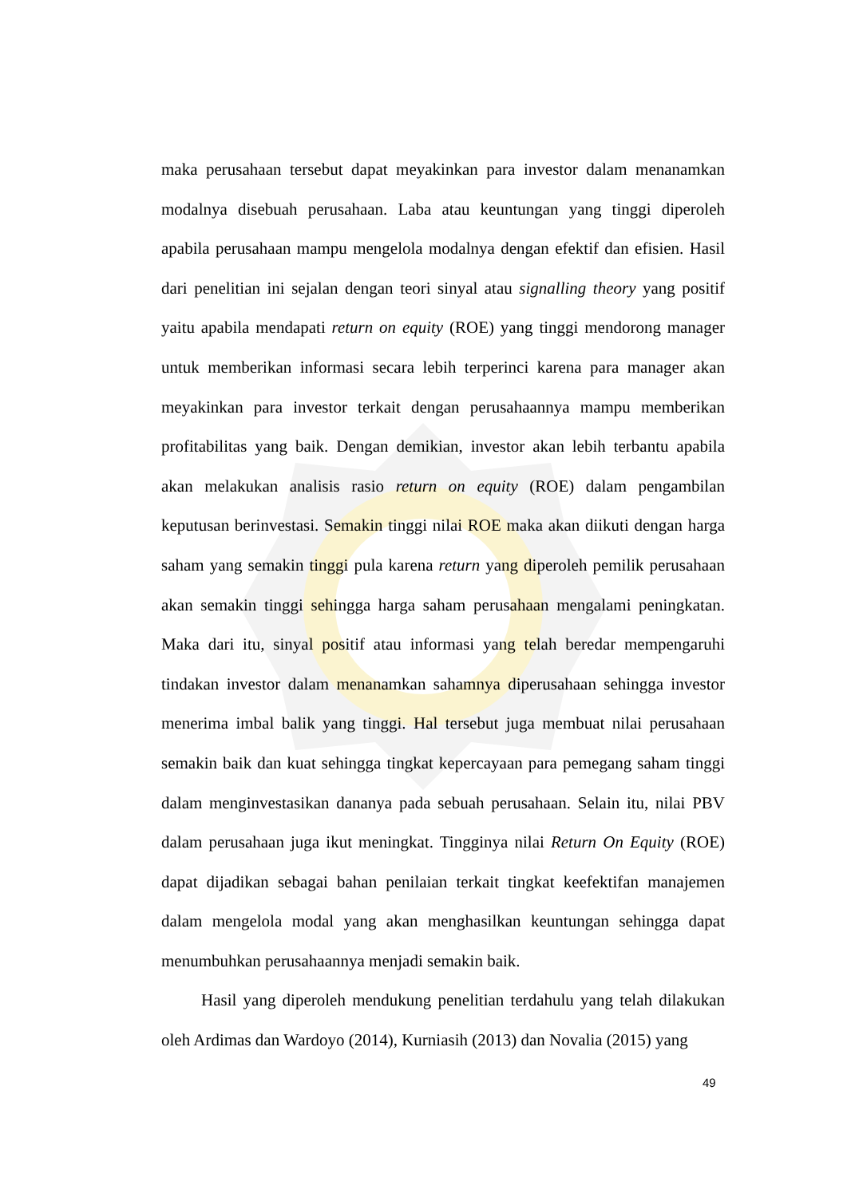maka perusahaan tersebut dapat meyakinkan para investor dalam menanamkan modalnya disebuah perusahaan. Laba atau keuntungan yang tinggi diperoleh apabila perusahaan mampu mengelola modalnya dengan efektif dan efisien. Hasil dari penelitian ini sejalan dengan teori sinyal atau signalling theory yang positif yaitu apabila mendapati return on equity (ROE) yang tinggi mendorong manager untuk memberikan informasi secara lebih terperinci karena para manager akan meyakinkan para investor terkait dengan perusahaannya mampu memberikan profitabilitas yang baik. Dengan demikian, investor akan lebih terbantu apabila akan melakukan analisis rasio return on equity (ROE) dalam pengambilan keputusan berinvestasi. Semakin tinggi nilai ROE maka akan diikuti dengan harga saham yang semakin tinggi pula karena return yang diperoleh pemilik perusahaan akan semakin tinggi sehingga harga saham perusahaan mengalami peningkatan. Maka dari itu, sinyal positif atau informasi yang telah beredar mempengaruhi tindakan investor dalam menanamkan sahamnya diperusahaan sehingga investor menerima imbal balik yang tinggi. Hal tersebut juga membuat nilai perusahaan semakin baik dan kuat sehingga tingkat kepercayaan para pemegang saham tinggi dalam menginvestasikan dananya pada sebuah perusahaan. Selain itu, nilai PBV dalam perusahaan juga ikut meningkat. Tingginya nilai Return On Equity (ROE) dapat dijadikan sebagai bahan penilaian terkait tingkat keefektifan manajemen dalam mengelola modal yang akan menghasilkan keuntungan sehingga dapat menumbuhkan perusahaannya menjadi semakin baik.
Hasil yang diperoleh mendukung penelitian terdahulu yang telah dilakukan oleh Ardimas dan Wardoyo (2014), Kurniasih (2013) dan Novalia (2015) yang
49